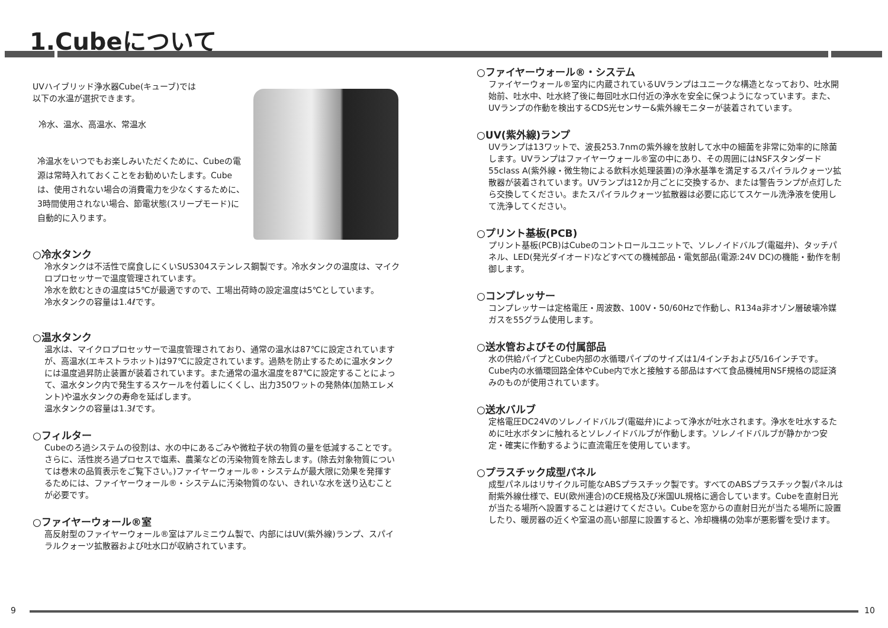1.Cubeについて
UVハイブリッド浄水器Cube(キューブ)では
以下の水温が選択できます。
冷水、温水、高温水、常温水
冷温水をいつでもお楽しみいただくために、Cubeの電源は常時入れておくことをお勧めいたします。Cubeは、使用されない場合の消費電力を少なくするために、3時間使用されない場合、節電状態(スリープモード)に自動的に入ります。
○冷水タンク
冷水タンクは不活性で腐食しにくいSUS304ステンレス鋼製です。冷水タンクの温度は、マイクロプロセッサーで温度管理されています。
冷水を飲むときの温度は5℃が最適ですので、工場出荷時の設定温度は5℃としています。
冷水タンクの容量は1.4ℓです。
○温水タンク
温水は、マイクロプロセッサーで温度管理されており、通常の温水は87℃に設定されていますが、高温水(エキストラホット)は97℃に設定されています。過熱を防止するために温水タンクには温度過昇防止装置が装着されています。また通常の温水温度を87℃に設定することによって、温水タンク内で発生するスケールを付着しにくくし、出力350ワットの発熱体(加熱エレメント)や温水タンクの寿命を延ばします。
温水タンクの容量は1.3ℓです。
○フィルター
Cubeのろ過システムの役割は、水の中にあるごみや微粒子状の物質の量を低減することです。さらに、活性炭ろ過プロセスで塩素、農薬などの汚染物質を除去します。(除去対象物質については巻末の品質表示をご覧下さい。)ファイヤーウォール®・システムが最大限に効果を発揮するためには、ファイヤーウォール®・システムに汚染物質のない、きれいな水を送り込むことが必要です。
○ファイヤーウォール®室
高反射型のファイヤーウォール®室はアルミニウム製で、内部にはUV(紫外線)ランプ、スパイラルクォーツ拡散器および吐水口が収納されています。
○ファイヤーウォール®・システム
ファイヤーウォール®室内に内蔵されているUVランプはユニークな構造となっており、吐水開始前、吐水中、吐水終了後に毎回吐水口付近の浄水を安全に保つようになっています。また、UVランプの作動を検出するCDS光センサー&紫外線モニターが装着されています。
○UV(紫外線)ランプ
UVランプは13ワットで、波長253.7nmの紫外線を放射して水中の細菌を非常に効率的に除菌します。UVランプはファイヤーウォール®室の中にあり、その周囲にはNSFスタンダード55class A(紫外線・微生物による飲料水処理装置)の浄水基準を満足するスパイラルクォーツ拡散器が装着されています。UVランプは12か月ごとに交換するか、または警告ランプが点灯したら交換してください。またスパイラルクォーツ拡散器は必要に応じてスケール洗浄液を使用して洗浄してください。
○プリント基板(PCB)
プリント基板(PCB)はCubeのコントロールユニットで、ソレノイドバルブ(電磁弁)、タッチパネル、LED(発光ダイオード)などすべての機械部品・電気部品(電源:24V DC)の機能・動作を制御します。
○コンプレッサー
コンプレッサーは定格電圧・周波数、100V・50/60Hzで作動し、R134a非オゾン層破壊冷媒ガスを55グラム使用します。
○送水管およびその付属部品
水の供給パイプとCube内部の水循環パイプのサイズは1/4インチおよび5/16インチです。Cube内の水循環回路全体やCube内で水と接触する部品はすべて食品機械用NSF規格の認証済みのものが使用されています。
○送水バルブ
定格電圧DC24Vのソレノイドバルブ(電磁弁)によって浄水が吐水されます。浄水を吐水するために吐水ボタンに触れるとソレノイドバルブが作動します。ソレノイドバルブが静かかつ安定・確実に作動するように直流電圧を使用しています。
○プラスチック成型パネル
成型パネルはリサイクル可能なABSプラスチック製です。すべてのABSプラスチック製パネルは耐紫外線仕様で、EU(欧州連合)のCE規格及び米国UL規格に適合しています。Cubeを直射日光が当たる場所へ設置することは避けてください。Cubeを窓からの直射日光が当たる場所に設置したり、暖房器の近くや室温の高い部屋に設置すると、冷却機構の効率が悪影響を受けます。
9 10